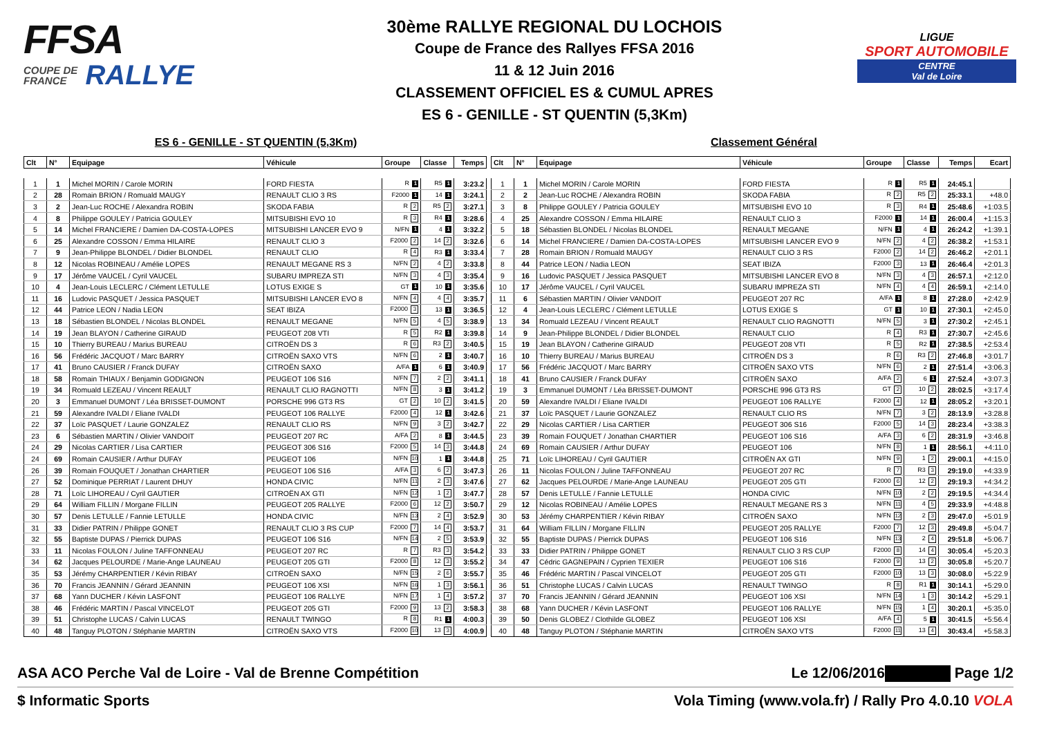FFSA
COUPE DE
FRANCE RALLYE
30ème RALLYE REGIONAL DU LOCHOIS
Coupe de France des Rallyes FFSA 2016
11 & 12 Juin 2016
CLASSEMENT OFFICIEL ES & CUMUL APRES
ES 6 - GENILLE - ST QUENTIN (5,3Km)
LIGUE
SPORT AUTOMOBILE
CENTRE
Val de Loire
ES 6 - GENILLE - ST QUENTIN (5,3Km) Classement Général
| Clt | N° | Equipage | Véhicule | Groupe | Classe | Temps |
| --- | --- | --- | --- | --- | --- | --- |
| 1 | 1 | Michel MORIN / Carole MORIN | FORD FIESTA | R 1 | R5 1 | 3:23.2 |
| 2 | 28 | Romain BRION / Romuald MAUGY | RENAULT CLIO 3 RS | F2000 1 | 14 1 | 3:24.1 |
| 3 | 2 | Jean-Luc ROCHE / Alexandra ROBIN | SKODA FABIA | R 2 | R5 2 | 3:27.1 |
| 4 | 8 | Philippe GOULEY / Patricia GOULEY | MITSUBISHI EVO 10 | R 3 | R4 1 | 3:28.6 |
| 5 | 14 | Michel FRANCIERE / Damien DA-COSTA-LOPES | MITSUBISHI LANCER EVO 9 | N/FN 1 | 4 1 | 3:32.2 |
| 6 | 25 | Alexandre COSSON / Emma HILAIRE | RENAULT CLIO 3 | F2000 2 | 14 2 | 3:32.6 |
| 7 | 9 | Jean-Philippe BLONDEL / Didier BLONDEL | RENAULT CLIO | R 4 | R3 1 | 3:33.4 |
| 8 | 12 | Nicolas ROBINEAU / Amélie LOPES | RENAULT MEGANE RS 3 | N/FN 2 | 4 2 | 3:33.8 |
| 9 | 17 | Jérôme VAUCEL / Cyril VAUCEL | SUBARU IMPREZA STI | N/FN 3 | 4 3 | 3:35.4 |
| 10 | 4 | Jean-Louis LECLERC / Clément LETULLE | LOTUS EXIGE S | GT 1 | 10 1 | 3:35.6 |
| 11 | 16 | Ludovic PASQUET / Jessica PASQUET | MITSUBISHI LANCER EVO 8 | N/FN 4 | 4 4 | 3:35.7 |
| 12 | 44 | Patrice LEON / Nadia LEON | SEAT IBIZA | F2000 3 | 13 1 | 3:36.5 |
| 13 | 18 | Sébastien BLONDEL / Nicolas BLONDEL | RENAULT MEGANE | N/FN 5 | 4 5 | 3:38.9 |
| 14 | 19 | Jean BLAYON / Catherine GIRAUD | PEUGEOT 208 VTI | R 5 | R2 1 | 3:39.8 |
| 15 | 10 | Thierry BUREAU / Marius BUREAU | CITROËN DS 3 | R 6 | R3 2 | 3:40.5 |
| 16 | 56 | Frédéric JACQUOT / Marc BARRY | CITROËN SAXO VTS | N/FN 6 | 2 1 | 3:40.7 |
| 17 | 41 | Bruno CAUSIER / Franck DUFAY | CITROËN SAXO | A/FA 1 | 6 1 | 3:40.9 |
| 18 | 58 | Romain THIAUX / Benjamin GODIGNON | PEUGEOT 106 S16 | N/FN 7 | 2 2 | 3:41.1 |
| 19 | 34 | Romuald LEZEAU / Vincent REAULT | RENAULT CLIO RAGNOTTI | N/FN 8 | 3 1 | 3:41.2 |
| 20 | 3 | Emmanuel DUMONT / Léa BRISSET-DUMONT | PORSCHE 996 GT3 RS | GT 2 | 10 2 | 3:41.5 |
| 21 | 59 | Alexandre IVALDI / Eliane IVALDI | PEUGEOT 106 RALLYE | F2000 4 | 12 1 | 3:42.6 |
| 22 | 37 | Loïc PASQUET / Laurie GONZALEZ | RENAULT CLIO RS | N/FN 9 | 3 2 | 3:42.7 |
| 23 | 6 | Sébastien MARTIN / Olivier VANDOIT | PEUGEOT 207 RC | A/FA 2 | 8 1 | 3:44.5 |
| 24 | 29 | Nicolas CARTIER / Lisa CARTIER | PEUGEOT 306 S16 | F2000 5 | 14 3 | 3:44.8 |
| 24 | 69 | Romain CAUSIER / Arthur DUFAY | PEUGEOT 106 | N/FN 10 | 1 1 | 3:44.8 |
| 26 | 39 | Romain FOUQUET / Jonathan CHARTIER | PEUGEOT 106 S16 | A/FA 3 | 6 2 | 3:47.3 |
| 27 | 52 | Dominique PERRIAT / Laurent DHUY | HONDA CIVIC | N/FN 11 | 2 3 | 3:47.6 |
| 28 | 71 | Loïc LIHOREAU / Cyril GAUTIER | CITROËN AX GTI | N/FN 12 | 1 2 | 3:47.7 |
| 29 | 64 | William FILLIN / Morgane FILLIN | PEUGEOT 205 RALLYE | F2000 6 | 12 2 | 3:50.7 |
| 30 | 57 | Denis LETULLE / Fannie LETULLE | HONDA CIVIC | N/FN 13 | 2 4 | 3:52.9 |
| 31 | 33 | Didier PATRIN / Philippe GONET | RENAULT CLIO 3 RS CUP | F2000 7 | 14 4 | 3:53.7 |
| 32 | 55 | Baptiste DUPAS / Pierrick DUPAS | PEUGEOT 106 S16 | N/FN 14 | 2 5 | 3:53.9 |
| 33 | 11 | Nicolas FOULON / Juline TAFFONNEAU | PEUGEOT 207 RC | R 7 | R3 3 | 3:54.2 |
| 34 | 62 | Jacques PELOURDE / Marie-Ange LAUNEAU | PEUGEOT 205 GTI | F2000 8 | 12 3 | 3:55.2 |
| 35 | 53 | Jérémy CHARPENTIER / Kévin RIBAY | CITROËN SAXO | N/FN 15 | 2 6 | 3:55.7 |
| 36 | 70 | Francis JEANNIN / Gérard JEANNIN | PEUGEOT 106 XSI | N/FN 16 | 1 3 | 3:56.1 |
| 37 | 68 | Yann DUCHER / Kévin LASFONT | PEUGEOT 106 RALLYE | N/FN 17 | 1 4 | 3:57.2 |
| 38 | 46 | Frédéric MARTIN / Pascal VINCELOT | PEUGEOT 205 GTI | F2000 9 | 13 2 | 3:58.3 |
| 39 | 51 | Christophe LUCAS / Calvin LUCAS | RENAULT TWINGO | R 8 | R1 1 | 4:00.3 |
| 40 | 48 | Tanguy PLOTON / Stéphanie MARTIN | CITROËN SAXO VTS | F2000 10 | 13 3 | 4:00.9 |
| Clt | N° | Equipage | Véhicule | Groupe | Classe | Temps | Ecart |
| --- | --- | --- | --- | --- | --- | --- | --- |
| 1 | 1 | Michel MORIN / Carole MORIN | FORD FIESTA | R 1 | R5 1 | 24:45.1 | |
| 2 | 2 | Jean-Luc ROCHE / Alexandra ROBIN | SKODA FABIA | R 2 | R5 2 | 25:33.1 | +48.0 |
| 3 | 8 | Philippe GOULEY / Patricia GOULEY | MITSUBISHI EVO 10 | R 3 | R4 1 | 25:48.6 | +1:03.5 |
| 4 | 25 | Alexandre COSSON / Emma HILAIRE | RENAULT CLIO 3 | F2000 1 | 14 1 | 26:00.4 | +1:15.3 |
| 5 | 18 | Sébastien BLONDEL / Nicolas BLONDEL | RENAULT MEGANE | N/FN 1 | 4 1 | 26:24.2 | +1:39.1 |
| 6 | 14 | Michel FRANCIERE / Damien DA-COSTA-LOPES | MITSUBISHI LANCER EVO 9 | N/FN 2 | 4 2 | 26:38.2 | +1:53.1 |
| 7 | 28 | Romain BRION / Romuald MAUGY | RENAULT CLIO 3 RS | F2000 2 | 14 2 | 26:46.2 | +2:01.1 |
| 8 | 44 | Patrice LEON / Nadia LEON | SEAT IBIZA | F2000 3 | 13 1 | 26:46.4 | +2:01.3 |
| 9 | 16 | Ludovic PASQUET / Jessica PASQUET | MITSUBISHI LANCER EVO 8 | N/FN 3 | 4 3 | 26:57.1 | +2:12.0 |
| 10 | 17 | Jérôme VAUCEL / Cyril VAUCEL | SUBARU IMPREZA STI | N/FN 4 | 4 4 | 26:59.1 | +2:14.0 |
| 11 | 6 | Sébastien MARTIN / Olivier VANDOIT | PEUGEOT 207 RC | A/FA 1 | 8 1 | 27:28.0 | +2:42.9 |
| 12 | 4 | Jean-Louis LECLERC / Clément LETULLE | LOTUS EXIGE S | GT 1 | 10 1 | 27:30.1 | +2:45.0 |
| 13 | 34 | Romuald LEZEAU / Vincent REAULT | RENAULT CLIO RAGNOTTI | N/FN 5 | 3 1 | 27:30.2 | +2:45.1 |
| 14 | 9 | Jean-Philippe BLONDEL / Didier BLONDEL | RENAULT CLIO | R 4 | R3 1 | 27:30.7 | +2:45.6 |
| 15 | 19 | Jean BLAYON / Catherine GIRAUD | PEUGEOT 208 VTI | R 5 | R2 1 | 27:38.5 | +2:53.4 |
| 16 | 10 | Thierry BUREAU / Marius BUREAU | CITROËN DS 3 | R 6 | R3 2 | 27:46.8 | +3:01.7 |
| 17 | 56 | Frédéric JACQUOT / Marc BARRY | CITROËN SAXO VTS | N/FN 6 | 2 1 | 27:51.4 | +3:06.3 |
| 18 | 41 | Bruno CAUSIER / Franck DUFAY | CITROËN SAXO | A/FA 2 | 6 1 | 27:52.4 | +3:07.3 |
| 19 | 3 | Emmanuel DUMONT / Léa BRISSET-DUMONT | PORSCHE 996 GT3 RS | GT 2 | 10 2 | 28:02.5 | +3:17.4 |
| 20 | 59 | Alexandre IVALDI / Eliane IVALDI | PEUGEOT 106 RALLYE | F2000 4 | 12 1 | 28:05.2 | +3:20.1 |
| 21 | 37 | Loïc PASQUET / Laurie GONZALEZ | RENAULT CLIO RS | N/FN 7 | 3 2 | 28:13.9 | +3:28.8 |
| 22 | 29 | Nicolas CARTIER / Lisa CARTIER | PEUGEOT 306 S16 | F2000 5 | 14 3 | 28:23.4 | +3:38.3 |
| 23 | 39 | Romain FOUQUET / Jonathan CHARTIER | PEUGEOT 106 S16 | A/FA 3 | 6 2 | 28:31.9 | +3:46.8 |
| 24 | 69 | Romain CAUSIER / Arthur DUFAY | PEUGEOT 106 | N/FN 8 | 1 1 | 28:56.1 | +4:11.0 |
| 25 | 71 | Loïc LIHOREAU / Cyril GAUTIER | CITROËN AX GTI | N/FN 9 | 1 2 | 29:00.1 | +4:15.0 |
| 26 | 11 | Nicolas FOULON / Juline TAFFONNEAU | PEUGEOT 207 RC | R 7 | R3 3 | 29:19.0 | +4:33.9 |
| 27 | 62 | Jacques PELOURDE / Marie-Ange LAUNEAU | PEUGEOT 205 GTI | F2000 6 | 12 2 | 29:19.3 | +4:34.2 |
| 28 | 57 | Denis LETULLE / Fannie LETULLE | HONDA CIVIC | N/FN 10 | 2 2 | 29:19.5 | +4:34.4 |
| 29 | 12 | Nicolas ROBINEAU / Amélie LOPES | RENAULT MEGANE RS 3 | N/FN 11 | 4 5 | 29:33.9 | +4:48.8 |
| 30 | 53 | Jérémy CHARPENTIER / Kévin RIBAY | CITROËN SAXO | N/FN 12 | 2 3 | 29:47.0 | +5:01.9 |
| 31 | 64 | William FILLIN / Morgane FILLIN | PEUGEOT 205 RALLYE | F2000 7 | 12 3 | 29:49.8 | +5:04.7 |
| 32 | 55 | Baptiste DUPAS / Pierrick DUPAS | PEUGEOT 106 S16 | N/FN 13 | 2 4 | 29:51.8 | +5:06.7 |
| 33 | 33 | Didier PATRIN / Philippe GONET | RENAULT CLIO 3 RS CUP | F2000 8 | 14 4 | 30:05.4 | +5:20.3 |
| 34 | 47 | Cédric GAGNEPAIN / Cyprien TEXIER | PEUGEOT 106 S16 | F2000 9 | 13 2 | 30:05.8 | +5:20.7 |
| 35 | 46 | Frédéric MARTIN / Pascal VINCELOT | PEUGEOT 205 GTI | F2000 10 | 13 3 | 30:08.0 | +5:22.9 |
| 36 | 51 | Christophe LUCAS / Calvin LUCAS | RENAULT TWINGO | R 8 | R1 1 | 30:14.1 | +5:29.0 |
| 37 | 70 | Francis JEANNIN / Gérard JEANNIN | PEUGEOT 106 XSI | N/FN 14 | 1 3 | 30:14.2 | +5:29.1 |
| 38 | 68 | Yann DUCHER / Kévin LASFONT | PEUGEOT 106 RALLYE | N/FN 15 | 1 4 | 30:20.1 | +5:35.0 |
| 39 | 50 | Denis GLOBEZ / Clothilde GLOBEZ | PEUGEOT 106 XSI | A/FA 4 | 5 1 | 30:41.5 | +5:56.4 |
| 40 | 48 | Tanguy PLOTON / Stéphanie MARTIN | CITROËN SAXO VTS | F2000 11 | 13 4 | 30:43.4 | +5:58.3 |
ASA ACO Perche Val de Loire - Val de Brenne Compétition Le 12/06/2016 Page 1/2
$ Informatic Sports Vola Timing (www.vola.fr) / Rally Pro 4.0.10 VOLA